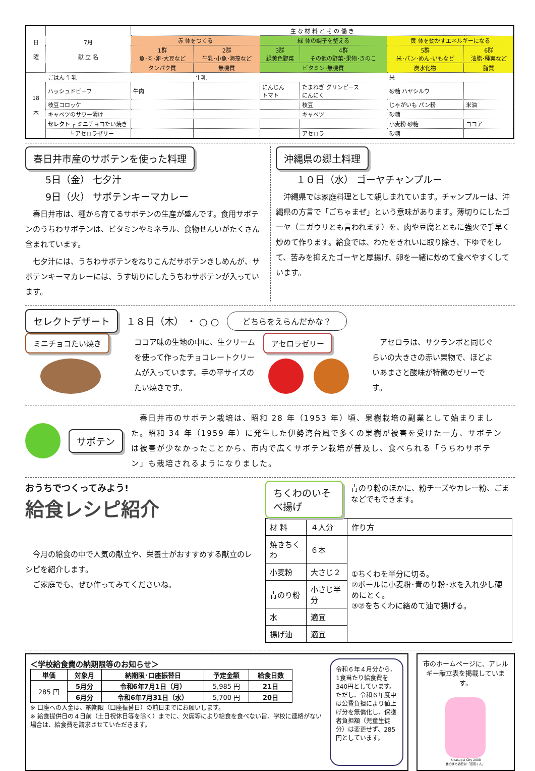| 日 曜 | 7月 献 立 名 | 主 な 材 料 と そ の 働 き | | | | | |
| --- | --- | --- | --- | --- | --- | --- | --- |
| | | 赤 体をつくる | | 緑 体の調子を整える | | 黄 体を動かすエネルギーになる | |
| | | 1群 魚･肉･卵･大豆など | 2群 牛乳･小魚･海藻など | 3群 緑黄色野菜 | 4群 その他の野菜･果物･きのこ | 5群 米･パン･めん･いもなど | 6群 油脂･種実など |
| | | タンパク質 | 無機質 | ビタミン･無機質 | | 炭水化物 | 脂質 |
| 18 木 | ごはん 牛乳 | | 牛乳 | | | 米 | |
| | ハッシュドビーフ | 牛肉 | | にんじん トマト | たまねぎ グリンピース にんにく | 砂糖 ハヤシルウ | |
| | 枝豆コロッケ | | | | 枝豆 | じゃがいも パン粉 | 米油 |
| | キャベツのサワー漬け | | | | キャベツ | 砂糖 | |
| | セレクト ┌ ミニチョコたい焼き | | | | | 小麦粉 砂糖 | ココア |
| | └ アセロラゼリー | | | | アセロラ | 砂糖 | |
春日井市産のサボテンを使った料理
5日（金） 七夕汁
9日（火） サボテンキーマカレー
　春日井市は、種から育てるサボテンの生産が盛んです。食用サボテンのうちわサボテンは、ビタミンやミネラル、食物せんいがたくさん含まれています。
　七夕汁には、うちわサボテンをねりこんだサボテンきしめんが、サボテンキーマカレーには、うす切りにしたうちわサボテンが入っています。
沖縄県の郷土料理
１０日（水） ゴーヤチャンプルー
　沖縄県では家庭料理として親しまれています。チャンプルーは、沖縄県の方言で「ごちゃまぜ」という意味があります。薄切りにしたゴーヤ（ニガウリとも言われます）を、肉や豆腐とともに強火で手早く炒めて作ります。給食では、わたをきれいに取り除き、下ゆでをして、苦みを抑えたゴーヤと厚揚げ、卵を一緒に炒めて食べやすくしています。
セレクトデザート
１８日（木） ・ ○ ○ どちらをえらんだかな？
ミニチョコたい焼き
ココア味の生地の中に、生クリームを使って作ったチョコレートクリームが入っています。手の平サイズのたい焼きです。
アセロラゼリー
　アセロラは、サクランボと同じぐらいの大きさの赤い果物で、ほどよいあまさと酸味が特徴のゼリーです。
サボテン
　春日井市のサボテン栽培は、昭和 28 年（1953 年）頃、果樹栽培の副業として始まりました。昭和 34 年（1959 年）に発生した伊勢湾台風で多くの果樹が被害を受けた一方、サボテンは被害が少なかったことから、市内で広くサボテン栽培が普及し、食べられる「うちわサボテン」も栽培されるようになりました。
おうちでつくってみよう!
給食レシピ紹介
　今月の給食の中で人気の献立や、栄養士がおすすめする献立のレシピを紹介します。
　ご家庭でも、ぜひ作ってみてくださいね。
ちくわのいそべ揚げ
青のり粉のほかに、粉チーズやカレー粉、ごまなどでもできます。
| 材 料 | ４人分 | 作り方 |
| 焼きちくわ | ６本 | ①ちくわを半分に切る。 ②ボールに小麦粉･青のり粉･水を入れ少し硬めにとく。 ③②をちくわに絡めて油で揚げる。 |
| 小麦粉 | 大さじ２ | |
| 青のり粉 | 小さじ半分 | |
| 水 | 適宜 | |
| 揚げ油 | 適宜 | |
＜学校給食費の納期限等のお知らせ＞
| 単価 | 対象月 | 納期限･口座振替日 | 予定金額 | 給食日数 |
| --- | --- | --- | --- | --- |
| 285 円 | 5月分 | 令和6年7月1日（月） | 5,985 円 | 21日 |
| | 6月分 | 令和6年7月31日（水） | 5,700 円 | 20日 |
※ 口座への入金は、納期限（口座振替日）の前日までにお願いします。
※ 給食提供日の４日前（土日祝休日等を除く）までに、欠席等により給食を食べない旨、学校に連絡がない場合は、給食費を請求させていただきます。
令和６年４月分から、1食当たり給食費を340円としています。
ただし、令和６年度中は公費負担により値上げ分を無償化し、保護者負担額（児童生徒分）は変更せず、285円としています。
市のホームページに、アレルギー献立表を掲載しています。
©Kasugai City 2008
書のまち春日井「道風くん」